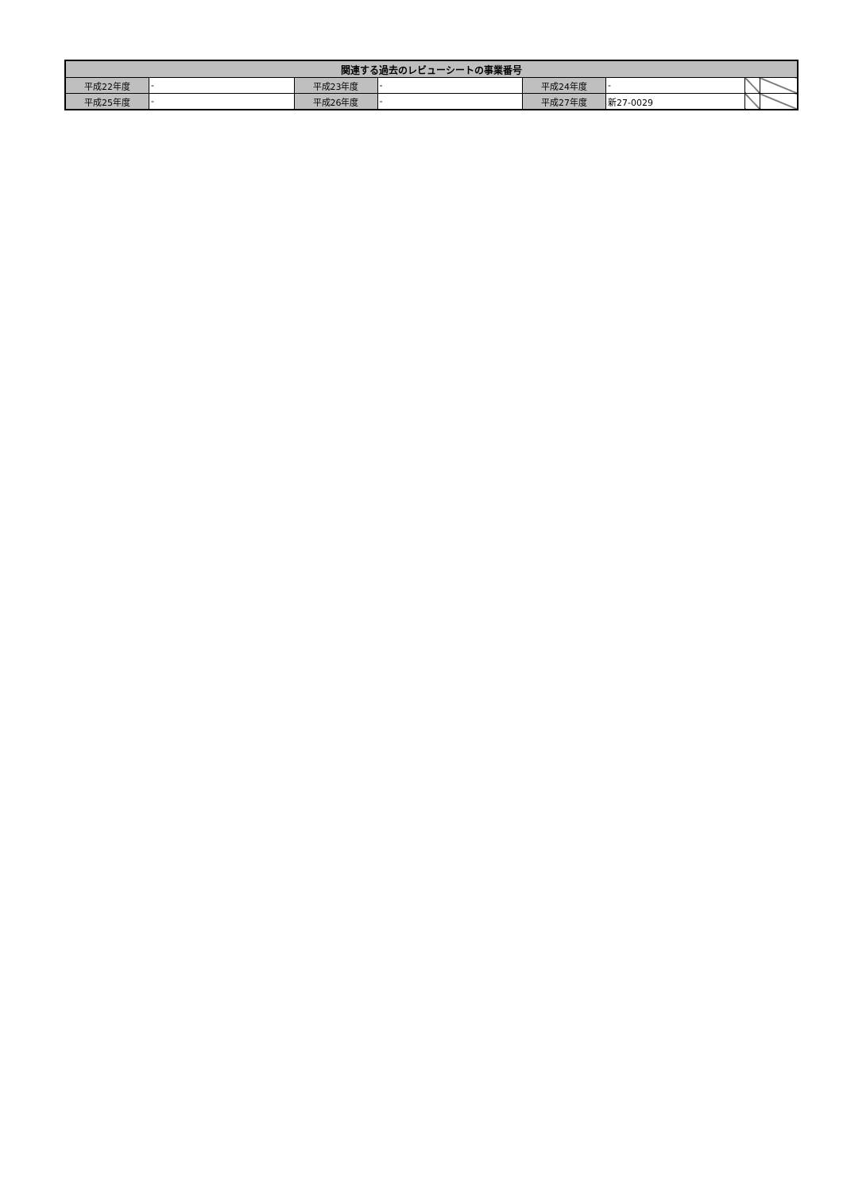| 関連する過去のレビューシートの事業番号 | | | | | | | |
| --- | --- | --- | --- | --- | --- | --- | --- |
| 平成22年度 | - | 平成23年度 | - | 平成24年度 | - | | |
| 平成25年度 | - | 平成26年度 | - | 平成27年度 | 新27-0029 | | |